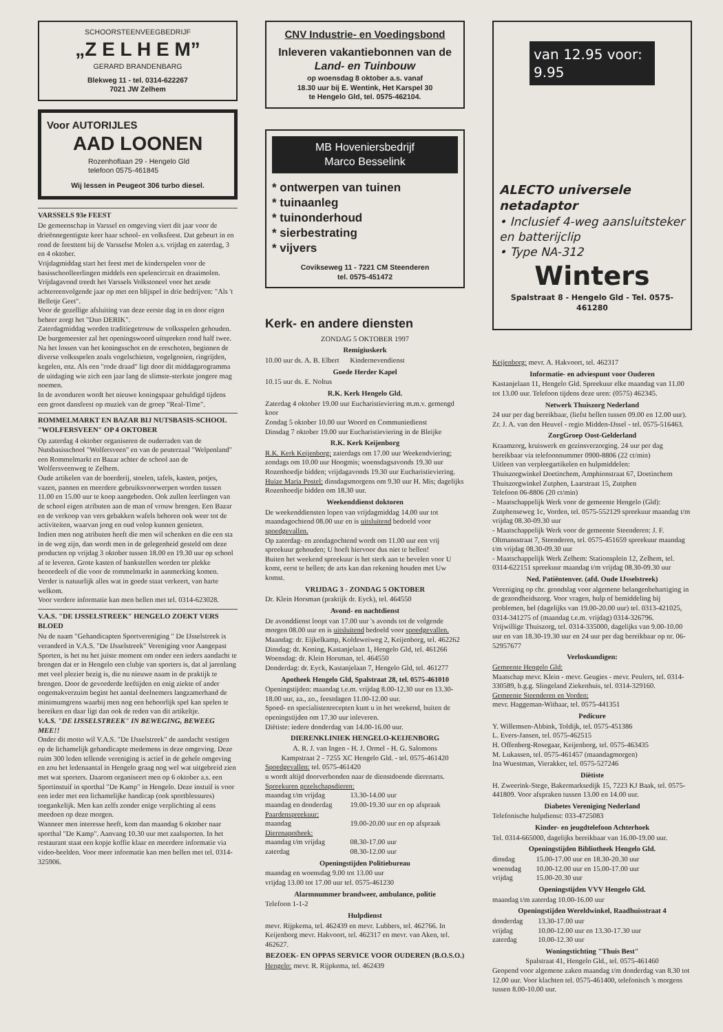SCHOORSTEENVEEGBEDRIJF
„Z E L H E M”
GERARD BRANDENBARG
Blekweg 11 - tel. 0314-622267
7021 JW Zelhem
Voor AUTORIJLES
AAD LOONEN
Rozenhoflaan 29 - Hengelo Gld
telefoon 0575-461845
Wij lessen in Peugeot 306 turbo diesel.
VARSSELS 93e FEEST
De gemeenschap in Varssel en omgeving viert dit jaar voor de drieënnegentigste keer haar school- en volksfeest. Dat gebeurt in en rond de feesttent bij de Varsselse Molen a.s. vrijdag en zaterdag, 3 en 4 oktober.
Vrijdagmiddag start het feest met de kinderspelen voor de basisschoolleerlingen middels een spelencircuit en draaimolen.
Vrijdagavond treedt het Varssels Volkstoneel voor het zesde achtereenvolgende jaar op met een blijspel in drie bedrijven: "Als 't Belletje Geet".
Voor de gezellige afsluiting van deze eerste dag in en door eigen beheer zorgt het "Duo DERIK".
Zaterdagmiddag worden traditiegetrouw de volksspelen gehouden. De burgemeester zal het openingswoord uitspreken rond half twee. Na het lossen van het koningsschot en de ereschoten, beginnen de diverse volksspelen zoals vogelschieten, vogelgooien, ringrijden, kegelen, enz. Als een "rode draad" ligt door dit middagprogramma de uitdaging wie zich een jaar lang de slimste-sterkste jongere mag noemen.
In de avonduren wordt het nieuwe koningspaar gehuldigd tijdens een groot dansfeest op muziek van de groep "Real-Time".
ROMMELMARKT EN BAZAR BIJ NUTSBASIS-SCHOOL "WOLFERSVEEN" OP 4 OKTOBER
Op zaterdag 4 oktober organiseren de ouderraden van de Nutsbasisschool "Wolfersveen" en van de peuterzaal "Welpenland" een Rommelmarkt en Bazar achter de school aan de Wolfersveenweg te Zelhem.
Oude artikelen van de boerderij, stoelen, tafels, kasten, potjes, vazen, pannen en meerdere gebruiksvoorwerpen worden tussen 11.00 en 15.00 uur te koop aangeboden. Ook zullen leerlingen van de school eigen atributen aan de man of vrouw brengen. Een Bazar en de verkoop van vers gebakken wafels behoren ook weer tot de activiteiten, waarvan jong en oud volop kunnen genieten.
Indien men nog atributen heeft die men wil schenken en die een sta in de weg zijn, dan wordt men in de gelegenheid gesteld om deze producten op vrijdag 3 oktober tussen 18.00 en 19.30 uur op school af te leveren. Grote kasten of bankstellen worden ter plekke beoordeelt of die voor de rommelmarkt in aanmerking komen. Verder is natuurlijk alles wat in goede staat verkeert, van harte welkom.
Voor verdere informatie kan men bellen met tel. 0314-623028.
V.A.S. "DE IJSSELSTREEK" HENGELO ZOEKT VERS BLOED
Nu de naam "Gehandicapten Sportvereniging " De IJsselstreek is veranderd in V.A.S. "De IJsselstreek" Vereniging voor Aangepast Sporten, is het nu het juiste moment om onder een ieders aandacht te brengen dat er in Hengelo een clubje van sporters is, dat al jarenlang met veel plezier bezig is, die nu nieuwe naam in de praktijk te brengen. Door de gevorderde leeftijden en enig ziekte of ander ongemakverzuim begint het aantal deelnemers langzamerhand de minimumgrens waarbij men nog een behoorlijk spel kan spelen te bereiken en daar ligt dan ook de reden van dit artikeltje.
V.A.S. "DE IJSSELSTREEK" IN BEWEGING, BEWEEG MEE!!
Onder dit motto wil V.A.S. "De IJsselstreek" de aandacht vestigen op de lichamelijk gehandicapte medemens in deze omgeving. Deze ruim 300 leden tellende vereniging is actief in de gehele omgeving en zou het ledenaantal in Hengelo graag nog wel wat uitgebreid zien met wat sporters. Daarom organiseert men op 6 oktober a.s. een Sportinstuif in sporthal "De Kamp" in Hengelo. Deze instuif is voor een ieder met een lichamelijke handicap (ook sportblessures) toegankelijk. Men kan zelfs zonder enige verplichting al eens meedoen op deze morgen.
Wanneer men interesse heeft, kom dan maandag 6 oktober naar sporthal "De Kamp". Aanvang 10.30 uur met zaalsporten. In het restaurant staat een kopje koffie klaar en meerdere informatie via video-beelden. Voor meer informatie kan men bellen met tel. 0314-325906.
CNV Industrie- en Voedingsbond
Inleveren vakantiebonnen van de Land- en Tuinbouw
op woensdag 8 oktober a.s. vanaf
18.30 uur bij E. Wentink, Het Karspel 30
te Hengelo Gld, tel. 0575-462104.
MB Hoveniersbedrijf
Marco Besselink
* ontwerpen van tuinen
* tuinaanleg
* tuinonderhoud
* sierbestrating
* vijvers
Covikseweg 11 - 7221 CM Steenderen
tel. 0575-451472
Kerk- en andere diensten
ZONDAG 5 OKTOBER 1997
Remigiuskerk
10.00 uur ds. A. B. Elbert Kindernevendienst
Goede Herder Kapel
10.15 uur ds. E. Noltus
R.K. Kerk Hengelo Gld.
Zaterdag 4 oktober 19.00 uur Eucharistieviering m.m.v. gemengd koor
Zondag 5 oktober 10.00 uur Woord en Communiedienst
Dinsdag 7 oktober 19.00 uur Eucharistieviering in de Bleijke
R.K. Kerk Keijenborg
R.K. Kerk Keijenborg: zaterdags om 17.00 uur Weekendviering; zondags om 10.00 uur Hoogmis; woensdagsavonds 19.30 uur Rozenhoedje bidden; vrijdagavonds 19.30 uur Eucharistieviering. Huize Maria Postel: dinsdagsmorgens om 9.30 uur H. Mis; dagelijks Rozenhoedje bidden om 18.30 uur.
Weekenddienst doktoren
De weekenddiensten lopen van vrijdagmiddag 14.00 uur tot maandagochtend 08.00 uur en is uitsluitend bedoeld voor spoedgevallen.
Op zaterdag- en zondagochtend wordt om 11.00 uur een vrij spreekuur gehouden; U hoeft hiervoor dus niet te bellen!
Buiten het weekend spreekuur is het sterk aan te bevelen voor U komt, eerst te bellen; de arts kan dan rekening houden met Uw komst.
VRIJDAG 3 - ZONDAG 5 OKTOBER
Dr. Klein Horsman (praktijk dr. Eyck), tel. 464550
Avond- en nachtdienst
De avonddienst loopt van 17.00 uur 's avonds tot de volgende morgen 08.00 uur en is uitsluitend bedoeld voor spoedgevallen.
Maandag: dr. Eijkelkamp, Koldeweiweg 2, Keijenborg, tel. 462262
Dinsdag: dr. Koning, Kastanjelaan 1, Hengelo Gld, tel. 461266
Woensdag: dr. Klein Horsman, tel. 464550
Donderdag: dr. Eyck, Kastanjelaan 7, Hengelo Gld, tel. 461277
Apotheek Hengelo Gld, Spalstraat 28, tel. 0575-461010
Openingstijden: maandag t.e.m. vrijdag 8.00-12.30 uur en 13.30-18.00 uur, za., zo., feestdagen 11.00-12.00 uur.
Spoed- en specialistenrecepten kunt u in het weekend, buiten de openingstijden om 17.30 uur inleveren.
Diëtiste: iedere donderdag van 14.00-16.00 uur.
DIERENKLINIEK HENGELO-KEIJENBORG
A. R. J. van Ingen - H. J. Ormel - H. G. Salomons
Kampstraat 2 - 7255 XC Hengelo Gld. - tel. 0575-461420
Spoedgevallen: tel. 0575-461420
u wordt altijd doorverbonden naar de dienstdoende dierenarts.
Spreekuren gezelschapsdieren:
| maandag t/m vrijdag | 13.30-14.00 uur |
| maandag en donderdag | 19.00-19.30 uur en op afspraak |
| Paardenspreekuur: | |
| maandag | 19.00-20.00 uur en op afspraak |
| Dierenapotheek: | |
| maandag t/m vrijdag | 08.30-17.00 uur |
| zaterdag | 08.30-12.00 uur |
Openingstijden Politiebureau
maandag en woensdag 9.00 tot 13.00 uur
vrijdag 13.00 tot 17.00 uur tel. 0575-461230
Alarmnummer brandweer, ambulance, politie
Telefoon 1-1-2
Hulpdienst
mevr. Rijpkema, tel. 462439 en mevr. Lubbers, tel. 462766. In Keijenborg mevr. Hakvoort, tel. 462317 en mevr. van Aken, tel. 462627.
BEZOEK- EN OPPAS SERVICE VOOR OUDEREN (B.O.S.O.)
Hengelo: mevr. R. Rijpkema, tel. 462439
van 12.95 voor:
9.95
ALECTO universele netadaptor
• Inclusief 4-weg aansluitsteker en batterijclip
• Type NA-312
Winters
Spalstraat 8 - Hengelo Gld - Tel. 0575-461280
Keijenborg: mevr. A. Hakvoort, tel. 462317
Informatie- en adviespunt voor Ouderen
Kastanjelaan 11, Hengelo Gld. Spreekuur elke maandag van 11.00 tot 13.00 uur. Telefoon tijdens deze uren: (0575) 462345.
Netwerk Thuiszorg Nederland
24 uur per dag bereikbaar, (liefst bellen tussen 09.00 en 12.00 uur). Zr. J. A. van den Heuvel - regio Midden-IJssel - tel. 0575-516463.
ZorgGroep Oost-Gelderland
Kraamzorg, kruiswerk en gezinsverzorging. 24 uur per dag bereikbaar via telefoonnummer 0900-8806 (22 ct/min)
Uitleen van verpleegartikelen en hulpmiddelen:
Thuiszorgwinkel Doetinchem, Amphionstraat 67, Doetinchem
Thuiszorgwinkel Zutphen, Laarstraat 15, Zutphen
Telefoon 06-8806 (20 ct/min)
- Maatschappelijk Werk voor de gemeente Hengelo (Gld): Zutphenseweg 1c, Vorden, tel. 0575-552129 spreekuur maandag t/m vrijdag 08.30-09.30 uur
- Maatschappelijk Werk voor de gemeente Steenderen: J. F. Oltmansstraat 7, Steenderen, tel. 0575-451659 spreekuur maandag t/m vrijdag 08.30-09.30 uur
- Maatschappelijk Werk Zelhem: Stationsplein 12, Zelhem, tel. 0314-622151 spreekuur maandag t/m vrijdag 08.30-09.30 uur
Ned. Patiëntenver. (afd. Oude IJsselstreek)
Vereniging op chr. grondslag voor algemene belangenbehartiging in de gezondheidszorg. Voor vragen, hulp of bemiddeling bij problemen, bel (dagelijks van 19.00-20.00 uur) tel. 0313-421025, 0314-341275 of (maandag t.e.m. vrijdag) 0314-326796.
Vrijwillige Thuiszorg, tel. 0314-335000, dagelijks van 9.00-10.00 uur en van 18.30-19.30 uur en 24 uur per dag bereikbaar op nr. 06-52957677
Verloskundigen:
Gemeente Hengelo Gld:
Maatschap mevr. Klein - mevr. Geugies - mevr. Peulers, tel. 0314-330589, b.g.g. Slingeland Ziekenhuis, tel. 0314-329160.
Gemeente Steenderen en Vorden:
mevr. Haggeman-Withaar, tel. 0575-441351
Pedicure
Y. Willemsen-Abbink, Toldijk, tel. 0575-451386
L. Evers-Jansen, tel. 0575-462515
H. Offenberg-Rosegaar, Keijenborg, tel. 0575-463435
M. Lukassen, tel. 0575-461457 (maandagmorgen)
Ina Wuestman, Vierakker, tel. 0575-527246
Diëtiste
H. Zweerink-Stege, Bakermarksedijk 15, 7223 KJ Baak, tel. 0575-441809. Voor afspraken tussen 13.00 en 14.00 uur.
Diabetes Vereniging Nederland
Telefonische hulpdienst: 033-4725083
Kinder- en jeugdtelefoon Achterhoek
Tel. 0314-665000, dagelijks bereikbaar van 16.00-19.00 uur.
Openingstijden Bibliotheek Hengelo Gld.
| dinsdag | 15.00-17.00 uur en 18.30-20.30 uur |
| woensdag | 10.00-12.00 uur en 15.00-17.00 uur |
| vrijdag | 15.00-20.30 uur |
Openingstijden VVV Hengelo Gld.
maandag t/m zaterdag 10.00-16.00 uur
Openingstijden Wereldwinkel, Raadhuisstraat 4
| donderdag | 13.30-17.00 uur |
| vrijdag | 10.00-12.00 uur en 13.30-17.30 uur |
| zaterdag | 10.00-12.30 uur |
Woningstichting "Thuis Best"
Spalstraat 41, Hengelo Gld., tel. 0575-461460
Geopend voor algemene zaken maandag t/m donderdag van 8.30 tot 12.00 uur. Voor klachten tel. 0575-461400, telefonisch 's morgens tussen 8.00-10.00 uur.